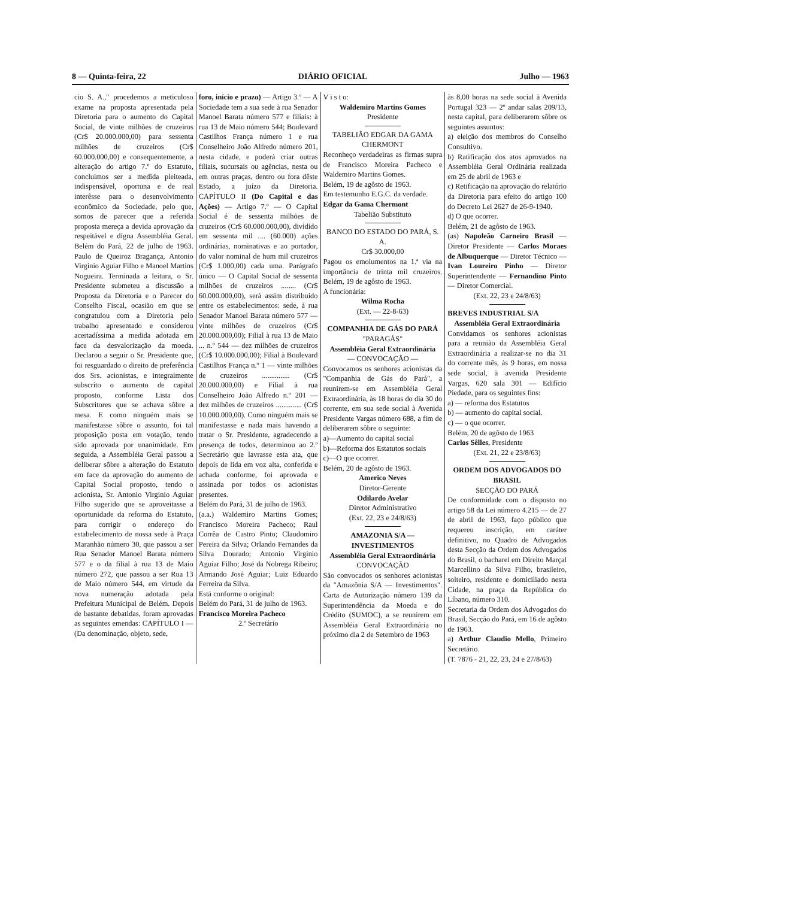8 — Quinta-feira, 22 DIÁRIO OFICIAL Julho — 1963
cio S. A.," procedemos a meticuloso exame na proposta apresentada pela Diretoria para o aumento do Capital Social, de vinte milhões de cruzeiros (Cr$ 20.000.000,00) para sessenta milhões de cruzeiros (Cr$ 60.000.000,00) e consequentemente, a alteração do artigo 7.º do Estatuto, concluimos ser a medida pleiteada, indispensável, oportuna e de real interêsse para o desenvolvimento econômico da Sociedade, pelo que, somos de parecer que a referida proposta mereça a devida aprovação da respeitável e dígna Assembléia Geral. Belém do Pará, 22 de julho de 1963. Paulo de Queiroz Bragança, Antonio Virginio Aguiar Filho e Manoel Martins Nogueira. Terminada a leitura, o Sr. Presidente submeteu a discussão a Proposta da Diretoria e o Parecer do Conselho Fiscal, ocasião em que se congratulou com a Diretoria pelo trabalho apresentado e considerou acertadíssima a medida adotada em face da desvalorização da moeda. Declarou a seguir o Sr. Presidente que, foi resguardado o direito de preferência dos Srs. acionistas, e integralmente subscrito o aumento de capital proposto, conforme Lista dos Subscritores que se achava sôbre a mesa. E como ninguém mais se manifestasse sôbre o assunto, foi tal proposição posta em votação, tendo sido aprovada por unanimidade. Em seguida, a Assembléia Geral passou a deliberar sôbre a alteração do Estatuto em face da aprovação do aumento de Capital Social proposto, tendo o acionista, Sr. Antonio Virginio Aguiar Filho sugerido que se aproveitasse a oportunidade da reforma do Estatuto, para corrigir o endereço do estabelecimento de nossa sede à Praça Maranhão número 30, que passou a ser Rua Senador Manoel Barata número 577 e o da filial à rua 13 de Maio número 272, que passou a ser Rua 13 de Maio número 544, em virtude da nova numeração adotada pela Prefeitura Municipal de Belém. Depois de bastante debatidas, foram aprovadas as seguintes emendas: CAPÍTULO I — (Da denominação, objeto, sede,
foro, início e prazo) — Artigo 3.º — A Sociedade tem a sua sede à rua Senador Manoel Barata número 577 e filiais: à rua 13 de Maio número 544; Boulevard Castilhos França número 1 e rua Conselheiro João Alfredo número 201, nesta cidade, e poderá criar outras filiais, sucursais ou agências, nesta ou em outras praças, dentro ou fora dêste Estado, a juízo da Diretoria. CAPÍTULO II (Do Capital e das Ações) — Artigo 7.º — O Capital Social é de sessenta milhões de cruzeiros (Cr$ 60.000.000,00), dividido em sessenta mil .... (60.000) ações ordinárias, nominativas e ao portador, do valor nominal de hum mil cruzeiros (Cr$ 1.000,00) cada uma. Parágrafo único — O Capital Social de sessenta milhões de cruzeiros ........ (Cr$ 60.000.000,00), será assim distribuido entre os estabelecimentos: sede, à rua Senador Manoel Barata número 577 — vinte milhões de cruzeiros (Cr$ 20.000.000,00); Filial à rua 13 de Maio ... n.º 544 — dez milhões de cruzeiros (Cr$ 10.000.000,00); Filial à Boulevard Castilhos França n.º 1 — vinte milhões de cruzeiros ............... (Cr$ 20.000.000,00) e Filial à rua Conselheiro João Alfredo n.º 201 — dez milhões de cruzeiros .............. (Cr$ 10.000.000,00). Como ninguém mais se manifestasse e nada mais havendo a tratar o Sr. Presidente, agradecendo a presença de todos, determinou ao 2.º Secretário que lavrasse esta ata, que depois de lida em voz alta, conferida e achada conforme, foi aprovada e assinada por todos os acionistas presentes.
Belém do Pará, 31 de julho de 1963.
(a.a.) Waldemiro Martins Gomes; Francisco Moreira Pacheco; Raul Corrêa de Castro Pinto; Claudomiro Pereira da Silva; Orlando Fernandes da Silva Dourado; Antonio Virginio Aguiar Filho; José da Nobrega Ribeiro; Armando José Aguiar; Luiz Eduardo Ferreira da Silva.
Está conforme o original:
Belém do Pará, 31 de julho de 1963.
Francisco Moreira Pacheco
2.º Secretário
V i s t o:
Waldemiro Martins Gomes
Presidente
TABELIÃO EDGAR DA GAMA CHERMONT
Reconheço verdadeiras as firmas supra de Francisco Moreira Pacheco e Waldemiro Martins Gomes.
Belém, 19 de agôsto de 1963.
Em testemunho E.G.C. da verdade.
Edgar da Gama Chermont
Tabelião Substituto
BANCO DO ESTADO DO PARÁ, S. A.
Cr$ 30.000,00
Pagou os emolumentos na 1.ª via na importância de trinta mil cruzeiros. Belém, 19 de agôsto de 1963.
A funcionária:
Wilma Rocha
(Ext. — 22-8-63)
COMPANHIA DE GÁS DO PARÁ
"PARAGÁS"
Assembléia Geral Extraordinária
— CONVOCAÇÃO —
Convocamos os senhores acionistas da "Companhia de Gás do Pará", a reunirem-se em Assembléia Geral Extraordinária, às 18 horas do dia 30 do corrente, em sua sede social à Avenida Presidente Vargas número 688, a fim de deliberarem sôbre o seguinte:
a)—Aumento do capital social
b)—Reforma dos Estatutos sociais
c)—O que ocorrer.
Belém, 20 de agôsto de 1963.
Americo Neves
Diretor-Gerente
Odilardo Avelar
Diretor Administrativo
(Ext. 22, 23 e 24/8/63)
AMAZONIA S/A — INVESTIMENTOS
Assembléia Geral Extraordinária
CONVOCAÇÃO
São convocados os senhores acionistas da "Amazônia S/A — Investimentos". Carta de Autorização número 139 da Superintendência da Moeda e do Crédito (SUMOC), a se reunirem em Assembléia Geral Extraordinária no próximo dia 2 de Setembro de 1963
às 8,00 horas na sede social à Avenida Portugal 323 — 2º andar salas 209/13, nesta capital, para deliberarem sôbre os seguintes assuntos:
a) eleição dos membros do Conselho Consultivo.
b) Ratificação dos atos aprovados na Assembléia Geral Ordinária realizada em 25 de abril de 1963 e
c) Retificação na aprovação do relatório da Diretoria para efeito do artigo 100 do Decreto Lei 2627 de 26-9-1940.
d) O que ocorrer.
Belém, 21 de agôsto de 1963.
(as) Napoleão Carneiro Brasil — Diretor Presidente — Carlos Moraes de Albuquerque — Diretor Técnico — Ivan Loureiro Pinho — Diretor Superintendente — Fernandino Pinto — Diretor Comercial.
(Ext. 22, 23 e 24/8/63)
BREVES INDUSTRIAL S/A
Assembléia Geral Extraordinária
Convidamos os senhores acionistas para a reunião da Assembléia Geral Extraordinária a realizar-se no dia 31 do corrente mês, às 9 horas, em nossa sede social, à avenida Presidente Vargas, 620 sala 301 — Edifício Piedade, para os seguintes fins:
a) — reforma dos Estatutos
b) — aumento do capital social.
c) — o que ocorrer.
Belém, 20 de agôsto de 1963
Carlos Sêlles, Presidente
(Ext. 21, 22 e 23/8/63)
ORDEM DOS ADVOGADOS DO BRASIL
SECÇÃO DO PARÁ
De conformidade com o disposto no artigo 58 da Lei número 4.215 — de 27 de abril de 1963, faço público que requereu inscrição, em caráter definitivo, no Quadro de Advogados desta Secção da Ordem dos Advogados do Brasil, o bacharel em Direito Marçal Marcellino da Silva Filho, brasileiro, solteiro, residente e domiciliado nesta Cidade, na praça da República do Líbano, número 310.
Secretaria da Ordem dos Advogados do Brasil, Secção do Pará, em 16 de agôsto de 1963.
a) Arthur Claudio Mello, Primeiro Secretário.
(T. 7876 - 21, 22, 23, 24 e 27/8/63)